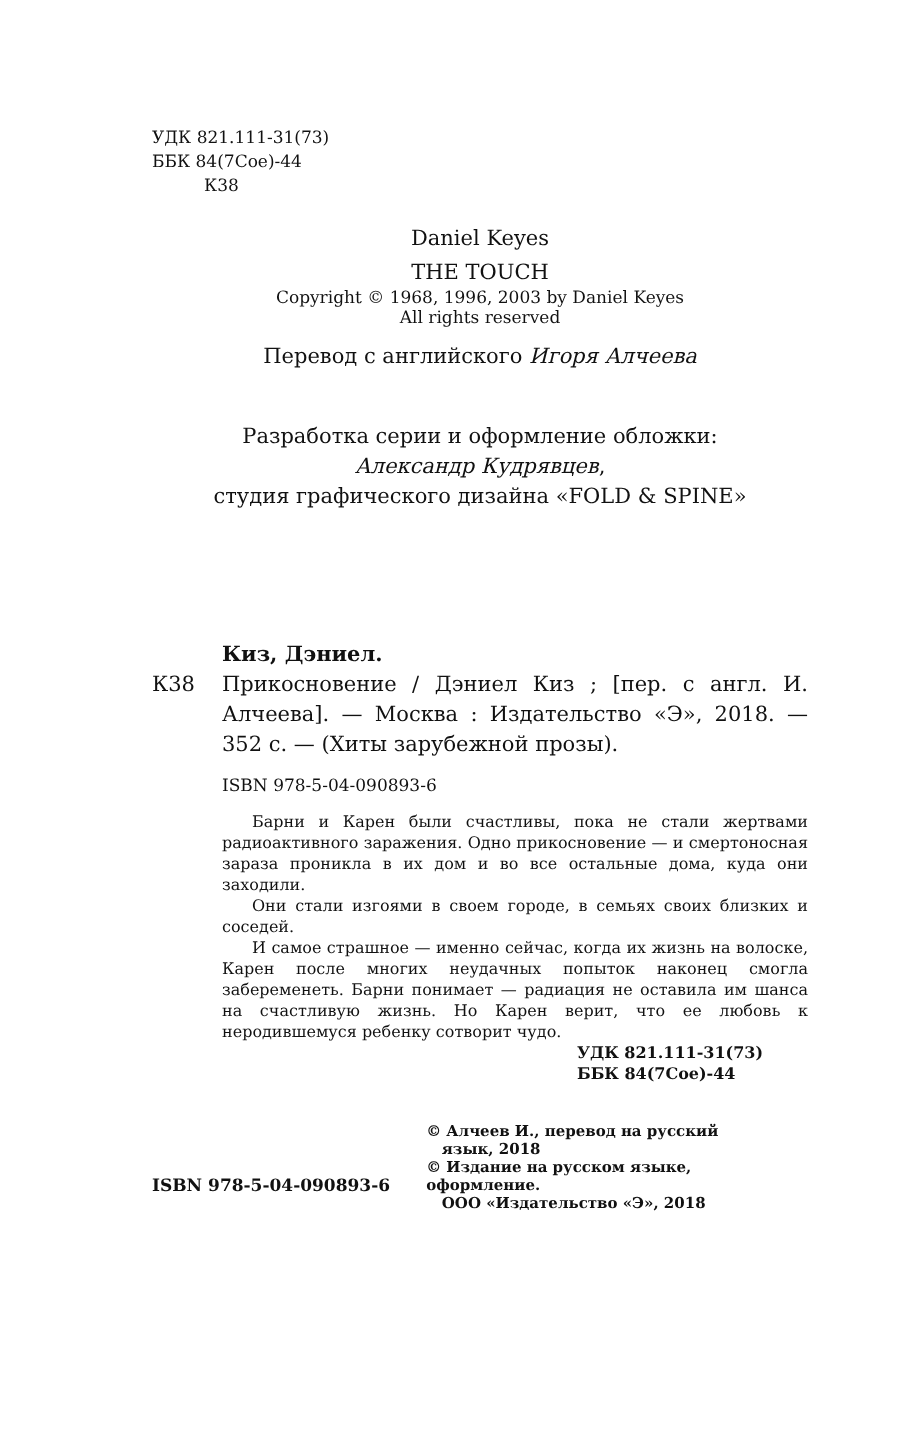УДК 821.111-31(73)
ББК 84(7Сое)-44
К38
Daniel Keyes
THE TOUCH
Copyright © 1968, 1996, 2003 by Daniel Keyes
All rights reserved
Перевод с английского Игоря Алчеева
Разработка серии и оформление обложки:
Александр Кудрявцев,
студия графического дизайна «FOLD & SPINE»
К38 Киз, Дэниел.
Прикосновение / Дэниел Киз ; [пер. с англ. И. Алчеева]. — Москва : Издательство «Э», 2018. — 352 с. — (Хиты зарубежной прозы).
ISBN 978-5-04-090893-6
Барни и Карен были счастливы, пока не стали жертвами радиоактивного заражения. Одно прикосновение — и смертоносная зараза проникла в их дом и во все остальные дома, куда они заходили.
Они стали изгоями в своем городе, в семьях своих близких и соседей.
И самое страшное — именно сейчас, когда их жизнь на волоске, Карен после многих неудачных попыток наконец смогла забеременеть. Барни понимает — радиация не оставила им шанса на счастливую жизнь. Но Карен верит, что ее любовь к неродившемуся ребенку сотворит чудо.
УДК 821.111-31(73)
ББК 84(7Сое)-44
ISBN 978-5-04-090893-6
© Алчеев И., перевод на русский
язык, 2018
© Издание на русском языке, оформление.
ООО «Издательство «Э», 2018